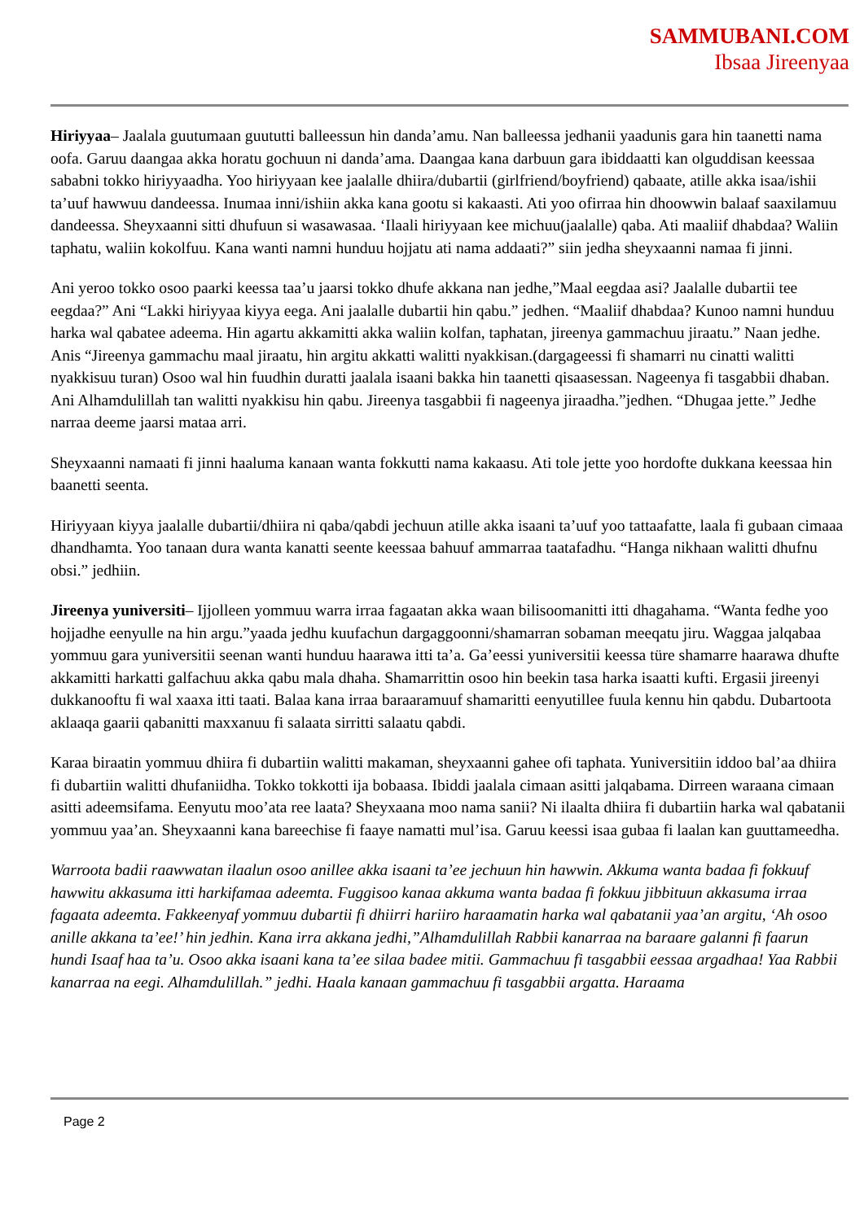SAMMUBANI.COM
Ibsaa Jireenyaa
Hiriyyaa– Jaalala guutumaan guututti balleessun hin danda’amu. Nan balleessa jedhanii yaadunis gara hin taanetti nama oofa. Garuu daangaa akka horatu gochuun ni danda’ama. Daangaa kana darbuun gara ibiddaatti kan olguddisan keessaa sababni tokko hiriyyaadha. Yoo hiriyyaan kee jaalalle dhiira/dubartii (girlfriend/boyfriend) qabaate, atille akka isaa/ishii ta’uuf hawwuu dandeessa. Inumaa inni/ishiin akka kana gootu si kakaasti. Ati yoo ofirraa hin dhoowwin balaaf saaxilamuu dandeessa. Sheyxaanni sitti dhufuun si wasawasaa. ‘Ilaali hiriyyaan kee michuu(jaalalle) qaba. Ati maaliif dhabdaa? Waliin taphatu, waliin kokolfuu. Kana wanti namni hunduu hojjatu ati nama addaati?” siin jedha sheyxaanni namaa fi jinni.
Ani yeroo tokko osoo paarki keessa taa’u jaarsi tokko dhufe akkana nan jedhe,”Maal eegdaa asi? Jaalalle dubartii tee eegdaa?” Ani “Lakki hiriyyaa kiyya eega. Ani jaalalle dubartii hin qabu.” jedhen. “Maaliif dhabdaa? Kunoo namni hunduu harka wal qabatee adeema. Hin agartu akkamitti akka waliin kolfan, taphatan, jireenya gammachuu jiraatu.” Naan jedhe. Anis “Jireenya gammachu maal jiraatu, hin argitu akkatti walitti nyakkisan.(dargageessi fi shamarri nu cinatti walitti nyakkisuu turan) Osoo wal hin fuudhin duratti jaalala isaani bakka hin taanetti qisaasessan. Nageenya fi tasgabbii dhaban. Ani Alhamdulillah tan walitti nyakkisu hin qabu. Jireenya tasgabbii fi nageenya jiraadha.”jedhen. “Dhugaa jette.” Jedhe narraa deeme jaarsi mataa arri.
Sheyxaanni namaati fi jinni haaluma kanaan wanta fokkutti nama kakaasu. Ati tole jette yoo hordofte dukkana keessaa hin baanetti seenta.
Hiriyyaan kiyya jaalalle dubartii/dhiira ni qaba/qabdi jechuun atille akka isaani ta’uuf yoo tattaafatte, laala fi gubaan cimaaa dhandhamta. Yoo tanaan dura wanta kanatti seente keessaa bahuuf ammarraa taatafadhu. “Hanga nikhaan walitti dhufnu obsi.” jedhiin.
Jireenya yuniversiti– Ijjolleen yommuu warra irraa fagaatan akka waan bilisoomanitti itti dhagahama. “Wanta fedhe yoo hojjadhe eenyulle na hin argu.”yaada jedhu kuufachun dargaggoonni/shamarran sobaman meeqatu jiru. Waggaa jalqabaa yommuu gara yuniversitii seenan wanti hunduu haarawa itti ta’a. Ga’eessi yuniversitii keessa türe shamarre haarawa dhufte akkamitti harkatti galfachuu akka qabu mala dhaha. Shamarrittin osoo hin beekin tasa harka isaatti kufti. Ergasii jireenyi dukkanooftu fi wal xaaxa itti taati. Balaa kana irraa baraaramuuf shamaritti eenyutillee fuula kennu hin qabdu. Dubartoota aklaaqa gaarii qabanitti maxxanuu fi salaata sirritti salaatu qabdi.
Karaa biraatin yommuu dhiira fi dubartiin walitti makaman, sheyxaanni gahee ofi taphata. Yuniversitiin iddoo bal’aa dhiira fi dubartiin walitti dhufaniidha. Tokko tokkotti ija bobaasa. Ibiddi jaalala cimaan asitti jalqabama. Dirreen waraana cimaan asitti adeemsifama. Eenyutu moo’ata ree laata? Sheyxaana moo nama sanii? Ni ilaalta dhiira fi dubartiin harka wal qabatanii yommuu yaa’an. Sheyxaanni kana bareechise fi faaye namatti mul’isa. Garuu keessi isaa gubaa fi laalan kan guuttameedha.
Warroota badii raawwatan ilaalun osoo anillee akka isaani ta’ee jechuun hin hawwin. Akkuma wanta badaa fi fokkuuf hawwitu akkasuma itti harkifamaa adeemta. Fuggisoo kanaa akkuma wanta badaa fi fokkuu jibbituun akkasuma irraa fagaata adeemta. Fakkeenyaf yommuu dubartii fi dhiirri hariiro haraamatin harka wal qabatanii yaa’an argitu, ‘Ah osoo anille akkana ta’ee!’ hin jedhin. Kana irra akkana jedhi,”Alhamdulillah Rabbii kanarraa na baraare galanni fi faarun hundi Isaaf haa ta’u. Osoo akka isaani kana ta’ee silaa badee mitii. Gammachuu fi tasgabbii eessaa argadhaa! Yaa Rabbii kanarraa na eegi. Alhamdulillah.” jedhi. Haala kanaan gammachuu fi tasgabbii argatta. Haraama
Page 2